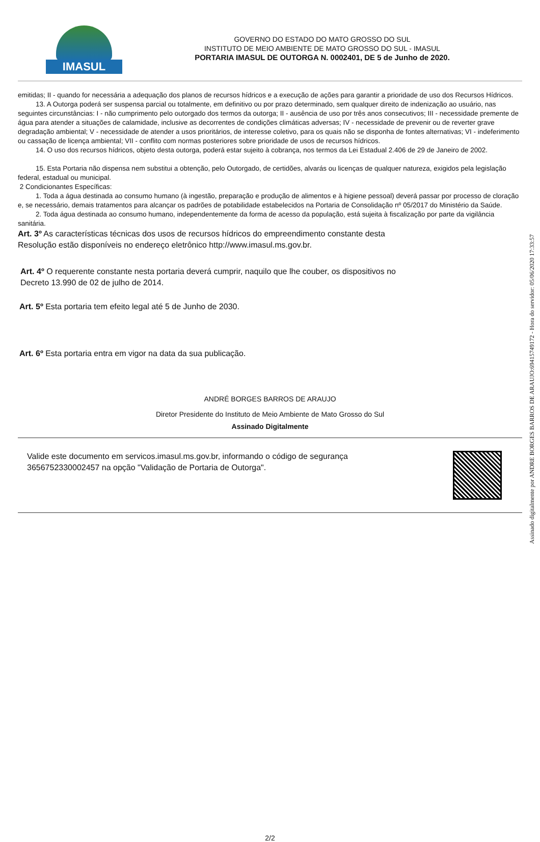IMASUL
GOVERNO DO ESTADO DO MATO GROSSO DO SUL
INSTITUTO DE MEIO AMBIENTE DE MATO GROSSO DO SUL - IMASUL
PORTARIA IMASUL DE OUTORGA N. 0002401, DE 5 de Junho de 2020.
emitidas; II - quando for necessária a adequação dos planos de recursos hídricos e a execução de ações para garantir a prioridade de uso dos Recursos Hídricos.
13. A Outorga poderá ser suspensa parcial ou totalmente, em definitivo ou por prazo determinado, sem qualquer direito de indenização ao usuário, nas seguintes circunstâncias: I - não cumprimento pelo outorgado dos termos da outorga; II - ausência de uso por três anos consecutivos; III - necessidade premente de água para atender a situações de calamidade, inclusive as decorrentes de condições climáticas adversas; IV - necessidade de prevenir ou de reverter grave degradação ambiental; V - necessidade de atender a usos prioritários, de interesse coletivo, para os quais não se disponha de fontes alternativas; VI - indeferimento ou cassação de licença ambiental; VII - conflito com normas posteriores sobre prioridade de usos de recursos hídricos.
14. O uso dos recursos hídricos, objeto desta outorga, poderá estar sujeito à cobrança, nos termos da Lei Estadual 2.406 de 29 de Janeiro de 2002.
15. Esta Portaria não dispensa nem substitui a obtenção, pelo Outorgado, de certidões, alvarás ou licenças de qualquer natureza, exigidos pela legislação federal, estadual ou municipal.
2 Condicionantes Específicas:
1. Toda a água destinada ao consumo humano (à ingestão, preparação e produção de alimentos e à higiene pessoal) deverá passar por processo de cloração e, se necessário, demais tratamentos para alcançar os padrões de potabilidade estabelecidos na Portaria de Consolidação nº 05/2017 do Ministério da Saúde.
2. Toda água destinada ao consumo humano, independentemente da forma de acesso da população, está sujeita à fiscalização por parte da vigilância sanitária.
Art. 3º As características técnicas dos usos de recursos hídricos do empreendimento constante desta
Resolução estão disponíveis no endereço eletrônico http://www.imasul.ms.gov.br.
Art. 4º O requerente constante nesta portaria deverá cumprir, naquilo que lhe couber, os dispositivos no
Decreto 13.990 de 02 de julho de 2014.
Art. 5º Esta portaria tem efeito legal até 5 de Junho de 2030.
Art. 6º Esta portaria entra em vigor na data da sua publicação.
ANDRÉ BORGES BARROS DE ARAUJO
Diretor Presidente do Instituto de Meio Ambiente de Mato Grosso do Sul
Assinado Digitalmente
Valide este documento em servicos.imasul.ms.gov.br, informando o código de segurança
3656752330002457 na opção "Validação de Portaria de Outorga".
2/2
Assinado digitalmente por ANDRE BORGES BARROS DE ARAUJO:69415749172 - Hora do servidor: 05/06/2020 17:33:57